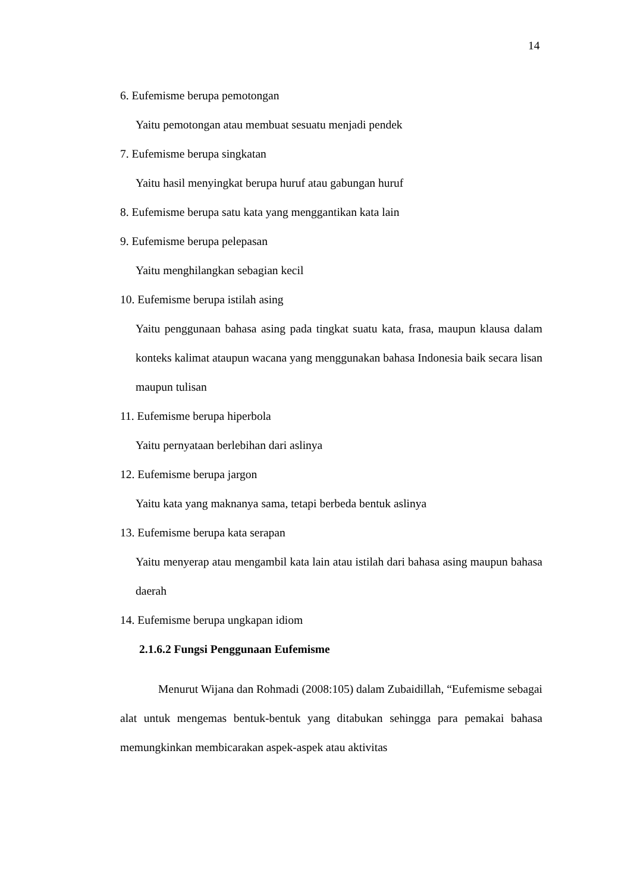14
6. Eufemisme berupa pemotongan
Yaitu pemotongan atau membuat sesuatu menjadi pendek
7. Eufemisme berupa singkatan
Yaitu hasil menyingkat berupa huruf atau gabungan huruf
8. Eufemisme berupa satu kata yang menggantikan kata lain
9. Eufemisme berupa pelepasan
Yaitu menghilangkan sebagian kecil
10. Eufemisme berupa istilah asing
Yaitu penggunaan bahasa asing pada tingkat suatu kata, frasa, maupun klausa dalam konteks kalimat ataupun wacana yang menggunakan bahasa Indonesia baik secara lisan maupun tulisan
11. Eufemisme berupa hiperbola
Yaitu pernyataan berlebihan dari aslinya
12. Eufemisme berupa jargon
Yaitu kata yang maknanya sama, tetapi berbeda bentuk aslinya
13. Eufemisme berupa kata serapan
Yaitu menyerap atau mengambil kata lain atau istilah dari bahasa asing maupun bahasa daerah
14. Eufemisme berupa ungkapan idiom
2.1.6.2 Fungsi Penggunaan Eufemisme
Menurut Wijana dan Rohmadi (2008:105) dalam Zubaidillah, “Eufemisme sebagai alat untuk mengemas bentuk-bentuk yang ditabukan sehingga para pemakai bahasa memungkinkan membicarakan aspek-aspek atau aktivitas